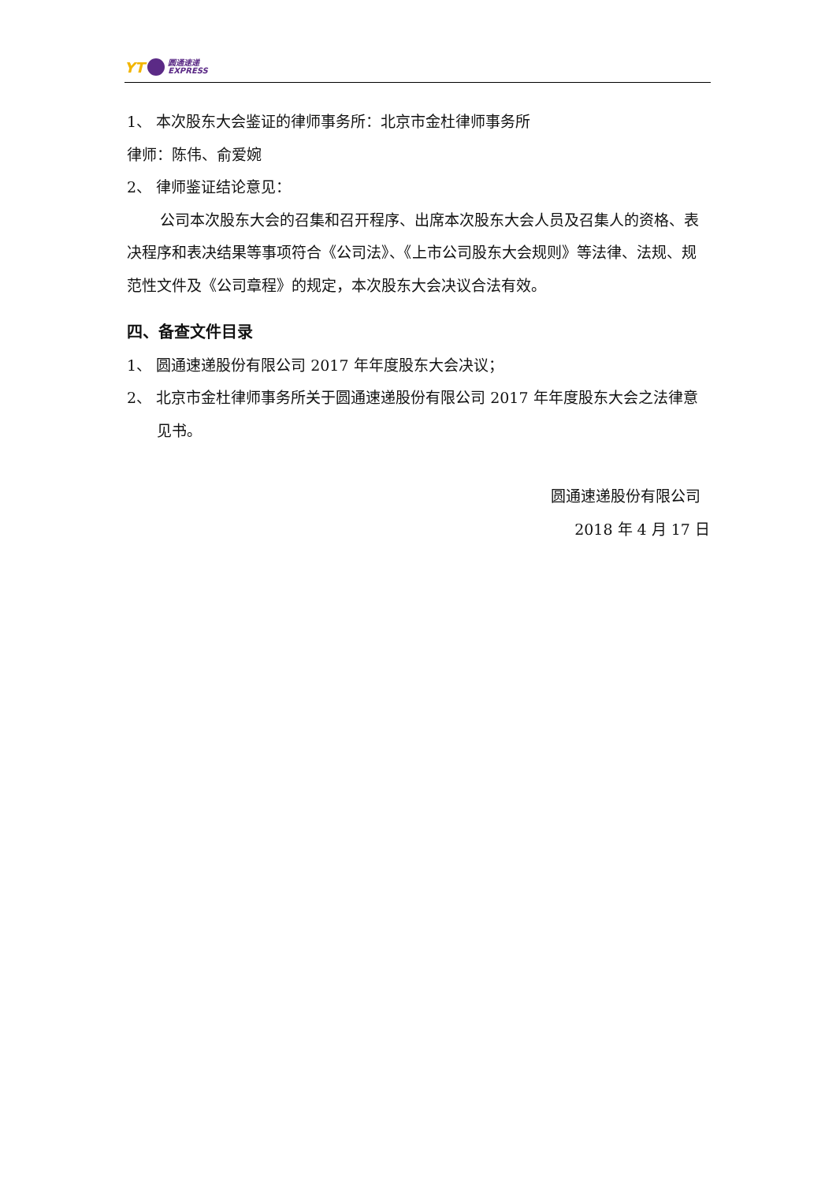YT 圆通速递
EXPRESS
1、 本次股东大会鉴证的律师事务所：北京市金杜律师事务所
律师：陈伟、俞爱婉
2、 律师鉴证结论意见：
公司本次股东大会的召集和召开程序、出席本次股东大会人员及召集人的资格、表决程序和表决结果等事项符合《公司法》、《上市公司股东大会规则》等法律、法规、规范性文件及《公司章程》的规定，本次股东大会决议合法有效。
四、备查文件目录
1、 圆通速递股份有限公司 2017 年年度股东大会决议；
2、 北京市金杜律师事务所关于圆通速递股份有限公司 2017 年年度股东大会之法律意见书。
圆通速递股份有限公司
2018 年 4 月 17 日